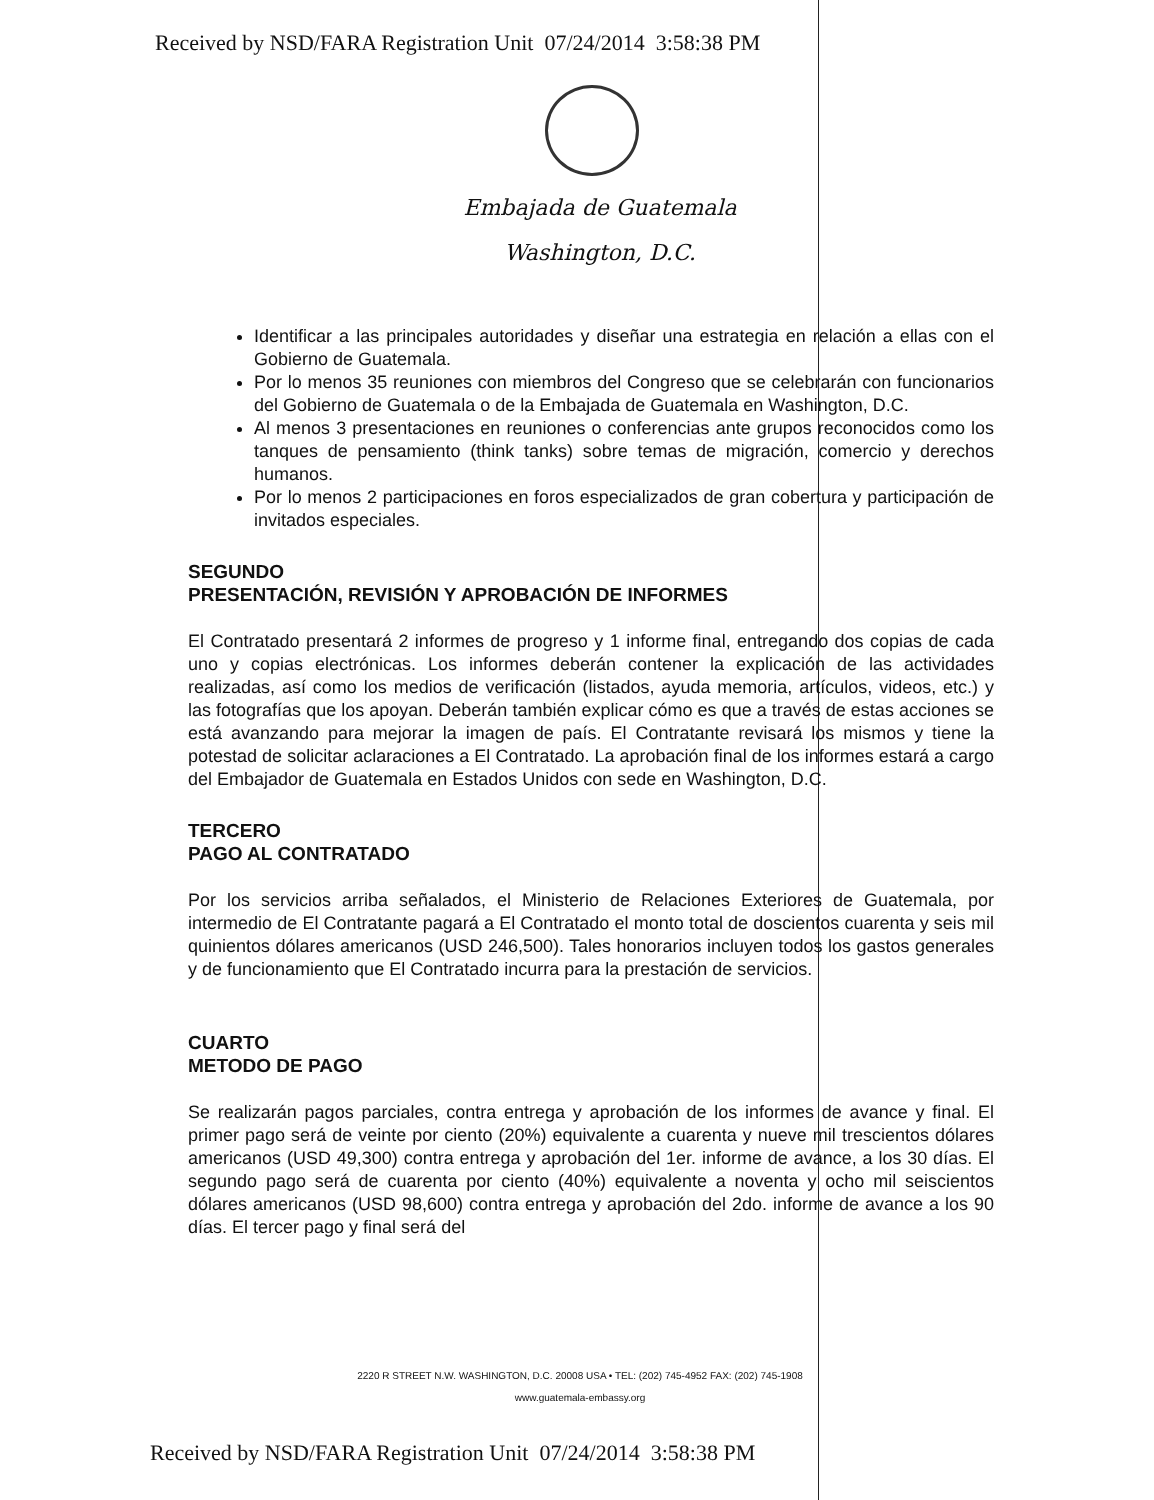Received by NSD/FARA Registration Unit 07/24/2014 3:58:38 PM
Embajada de Guatemala
Washington, D.C.
Identificar a las principales autoridades y diseñar una estrategia en relación a ellas con el Gobierno de Guatemala.
Por lo menos 35 reuniones con miembros del Congreso que se celebrarán con funcionarios del Gobierno de Guatemala o de la Embajada de Guatemala en Washington, D.C.
Al menos 3 presentaciones en reuniones o conferencias ante grupos reconocidos como los tanques de pensamiento (think tanks) sobre temas de migración, comercio y derechos humanos.
Por lo menos 2 participaciones en foros especializados de gran cobertura y participación de invitados especiales.
SEGUNDO
PRESENTACIÓN, REVISIÓN Y APROBACIÓN DE INFORMES
El Contratado presentará 2 informes de progreso y 1 informe final, entregando dos copias de cada uno y copias electrónicas. Los informes deberán contener la explicación de las actividades realizadas, así como los medios de verificación (listados, ayuda memoria, artículos, videos, etc.) y las fotografías que los apoyan. Deberán también explicar cómo es que a través de estas acciones se está avanzando para mejorar la imagen de país. El Contratante revisará los mismos y tiene la potestad de solicitar aclaraciones a El Contratado. La aprobación final de los informes estará a cargo del Embajador de Guatemala en Estados Unidos con sede en Washington, D.C.
TERCERO
PAGO AL CONTRATADO
Por los servicios arriba señalados, el Ministerio de Relaciones Exteriores de Guatemala, por intermedio de El Contratante pagará a El Contratado el monto total de doscientos cuarenta y seis mil quinientos dólares americanos (USD 246,500). Tales honorarios incluyen todos los gastos generales y de funcionamiento que El Contratado incurra para la prestación de servicios.
CUARTO
METODO DE PAGO
Se realizarán pagos parciales, contra entrega y aprobación de los informes de avance y final. El primer pago será de veinte por ciento (20%) equivalente a cuarenta y nueve mil trescientos dólares americanos (USD 49,300) contra entrega y aprobación del 1er. informe de avance, a los 30 días. El segundo pago será de cuarenta por ciento (40%) equivalente a noventa y ocho mil seiscientos dólares americanos (USD 98,600) contra entrega y aprobación del 2do. informe de avance a los 90 días. El tercer pago y final será del
2220 R STREET N.W. WASHINGTON, D.C. 20008 USA • TEL: (202) 745-4952 FAX: (202) 745-1908
www.guatemala-embassy.org
Received by NSD/FARA Registration Unit 07/24/2014 3:58:38 PM